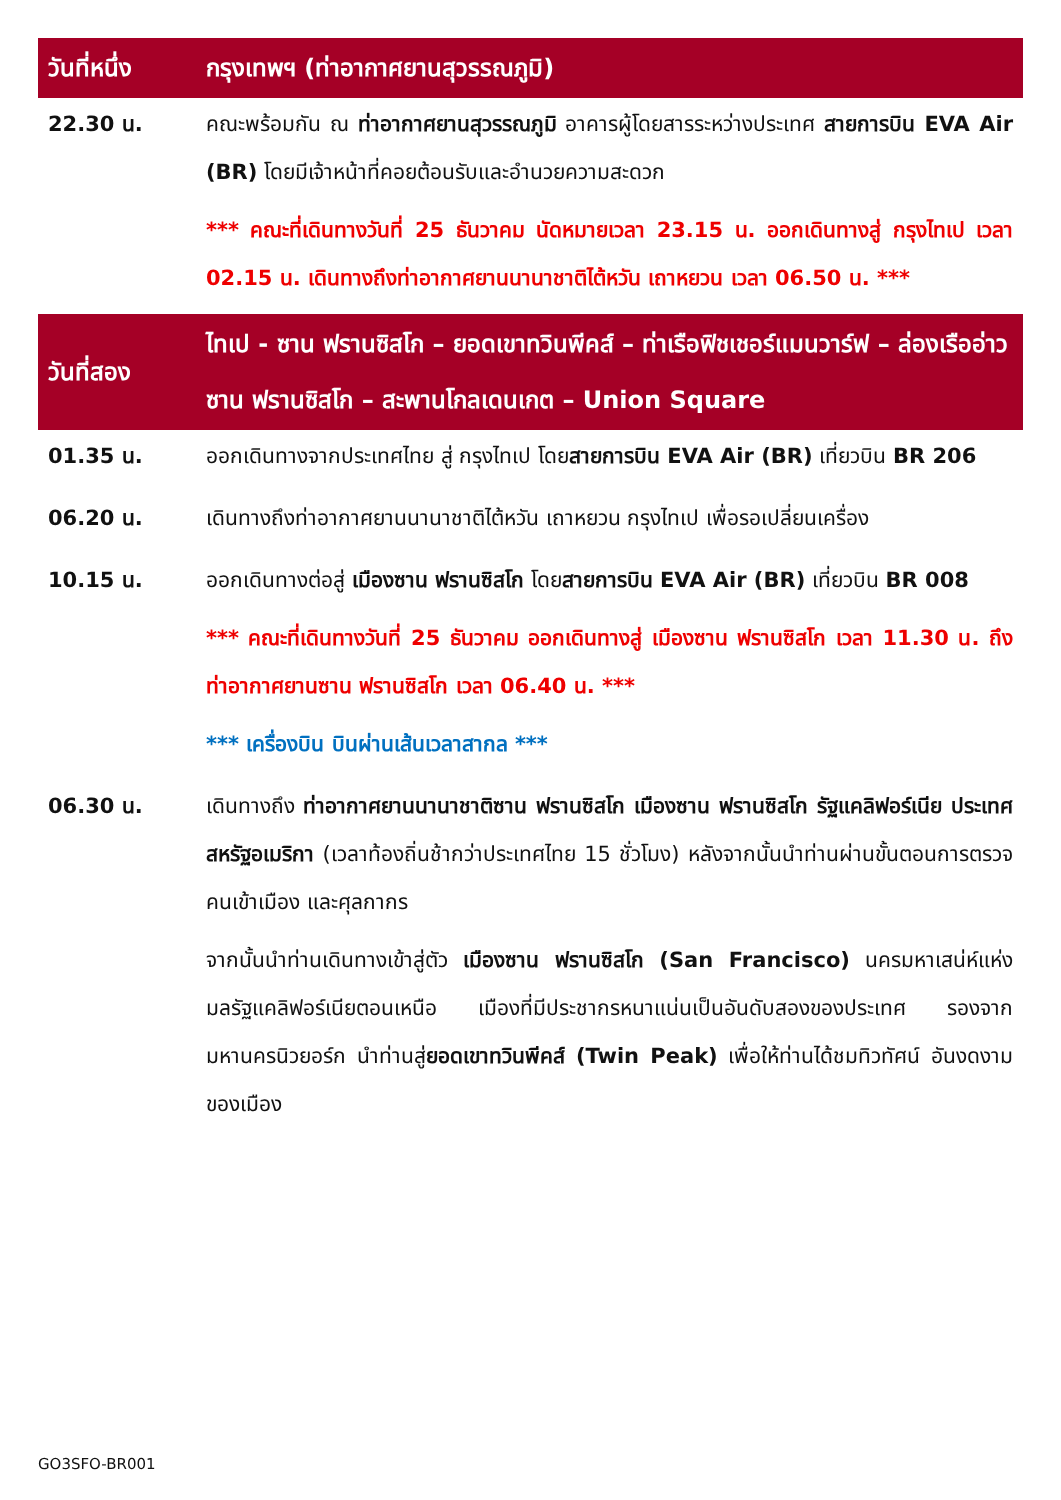| วันที่หนึ่ง | กรุงเทพฯ (ท่าอากาศยานสุวรรณภูมิ) |
| 22.30 น. | คณะพร้อมกัน ณ ท่าอากาศยานสุวรรณภูมิ อาคารผู้โดยสารระหว่างประเทศ สายการบิน EVA Air (BR) โดยมีเจ้าหน้าที่คอยต้อนรับและอำนวยความสะดวก *** คณะที่เดินทางวันที่ 25 ธันวาคม นัดหมายเวลา 23.15 น. ออกเดินทางสู่ กรุงไทเป เวลา 02.15 น. เดินทางถึงท่าอากาศยานนานาชาติไต้หวัน เถาหยวน เวลา 06.50 น. *** |
| วันที่สอง | ไทเป - ซาน ฟรานซิสโก – ยอดเขาทวินพีคส์ – ท่าเรือฟิชเชอร์แมนวาร์ฟ – ล่องเรืออ่าวซาน ฟรานซิสโก – สะพานโกลเดนเกต – Union Square |
| 01.35 น. | ออกเดินทางจากประเทศไทย สู่ กรุงไทเป โดย สายการบิน EVA Air (BR) เที่ยวบิน BR 206 |
| 06.20 น. | เดินทางถึงท่าอากาศยานนานาชาติไต้หวัน เถาหยวน กรุงไทเป เพื่อรอเปลี่ยนเครื่อง |
| 10.15 น. | ออกเดินทางต่อสู่ เมืองซาน ฟรานซิสโก โดย สายการบิน EVA Air (BR) เที่ยวบิน BR 008 *** คณะที่เดินทางวันที่ 25 ธันวาคม ออกเดินทางสู่ เมืองซาน ฟรานซิสโก เวลา 11.30 น. ถึง ท่าอากาศยานซาน ฟรานซิสโก เวลา 06.40 น. *** *** เครื่องบิน บินผ่านเส้นเวลาสากล *** |
| 06.30 น. | เดินทางถึง ท่าอากาศยานนานาชาติซาน ฟรานซิสโก เมืองซาน ฟรานซิสโก รัฐแคลิฟอร์เนีย ประเทศสหรัฐอเมริกา (เวลาท้องถิ่นช้ากว่าประเทศไทย 15 ชั่วโมง) หลังจากนั้นนำท่านผ่านขั้นตอนการตรวจคนเข้าเมือง และศุลกากร จากนั้นนำท่านเดินทางเข้าสู่ตัว เมืองซาน ฟรานซิสโก (San Francisco) นครมหาเสน่ห์แห่งมลรัฐแคลิฟอร์เนียตอนเหนือ เมืองที่มีประชากรหนาแน่นเป็นอันดับสองของประเทศ รองจากมหานครนิวยอร์ก นำท่านสู่ ยอดเขาทวินพีคส์ (Twin Peak) เพื่อให้ท่านได้ชมทิวทัศน์ อันงดงามของเมือง |
GO3SFO-BR001